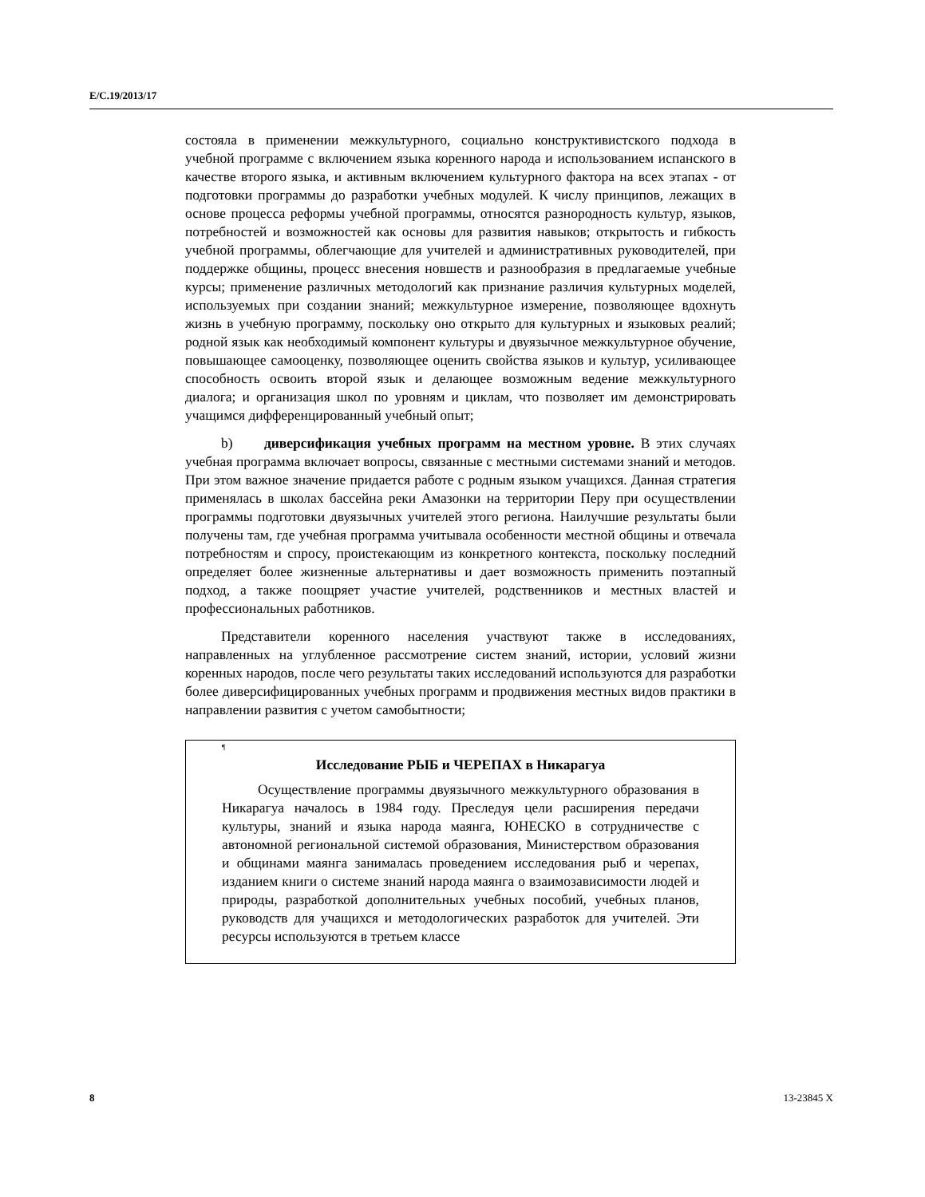E/C.19/2013/17
состояла в применении межкультурного, социально конструктивистского подхода в учебной программе с включением языка коренного народа и использованием испанского в качестве второго языка, и активным включением культурного фактора на всех этапах - от подготовки программы до разработки учебных модулей. К числу принципов, лежащих в основе процесса реформы учебной программы, относятся разнородность культур, языков, потребностей и возможностей как основы для развития навыков; открытость и гибкость учебной программы, облегчающие для учителей и административных руководителей, при поддержке общины, процесс внесения новшеств и разнообразия в предлагаемые учебные курсы; применение различных методологий как признание различия культурных моделей, используемых при создании знаний; межкультурное измерение, позволяющее вдохнуть жизнь в учебную программу, поскольку оно открыто для культурных и языковых реалий; родной язык как необходимый компонент культуры и двуязычное межкультурное обучение, повышающее самооценку, позволяющее оценить свойства языков и культур, усиливающее способность освоить второй язык и делающее возможным ведение межкультурного диалога; и организация школ по уровням и циклам, что позволяет им демонстрировать учащимся дифференцированный учебный опыт;
b) диверсификация учебных программ на местном уровне. В этих случаях учебная программа включает вопросы, связанные с местными системами знаний и методов. При этом важное значение придается работе с родным языком учащихся. Данная стратегия применялась в школах бассейна реки Амазонки на территории Перу при осуществлении программы подготовки двуязычных учителей этого региона. Наилучшие результаты были получены там, где учебная программа учитывала особенности местной общины и отвечала потребностям и спросу, проистекающим из конкретного контекста, поскольку последний определяет более жизненные альтернативы и дает возможность применить поэтапный подход, а также поощряет участие учителей, родственников и местных властей и профессиональных работников.
Представители коренного населения участвуют также в исследованиях, направленных на углубленное рассмотрение систем знаний, истории, условий жизни коренных народов, после чего результаты таких исследований используются для разработки более диверсифицированных учебных программ и продвижения местных видов практики в направлении развития с учетом самобытности;
¶
Исследование РЫБ и ЧЕРЕПАХ в Никарагуа
Осуществление программы двуязычного межкультурного образования в Никарагуа началось в 1984 году. Преследуя цели расширения передачи культуры, знаний и языка народа маянга, ЮНЕСКО в сотрудничестве с автономной региональной системой образования, Министерством образования и общинами маянга занималась проведением исследования рыб и черепах, изданием книги о системе знаний народа маянга о взаимозависимости людей и природы, разработкой дополнительных учебных пособий, учебных планов, руководств для учащихся и методологических разработок для учителей. Эти ресурсы используются в третьем классе
8 13-23845 X